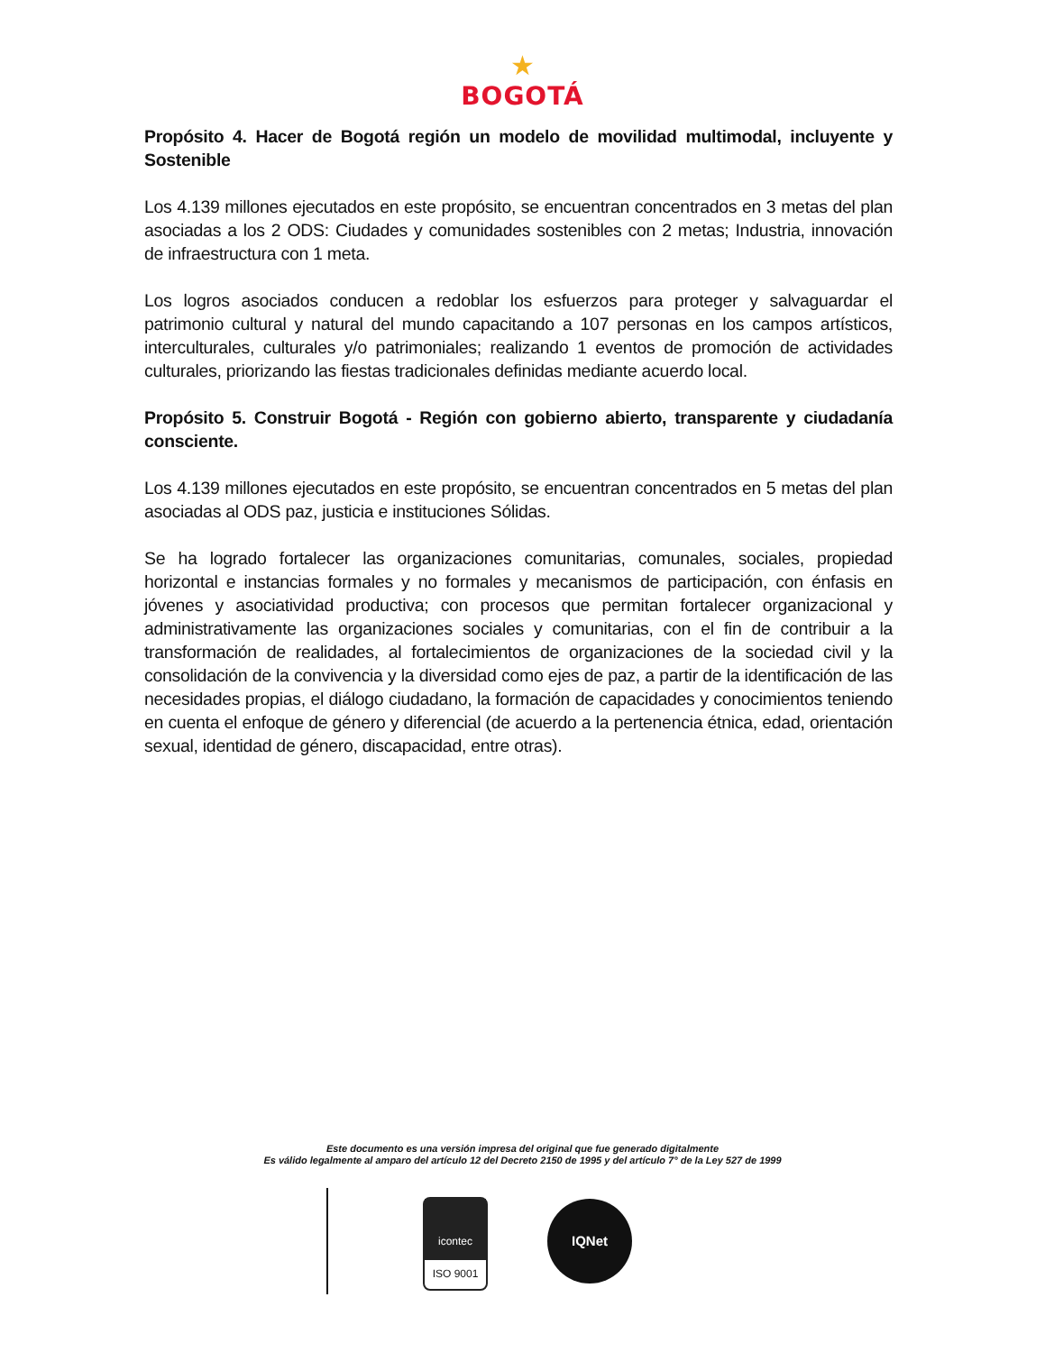★
BOGOTÁ
Propósito 4. Hacer de Bogotá región un modelo de movilidad multimodal, incluyente y Sostenible
Los 4.139 millones ejecutados en este propósito, se encuentran concentrados en 3 metas del plan asociadas a los 2 ODS: Ciudades y comunidades sostenibles con 2 metas; Industria, innovación de infraestructura con 1 meta.
Los logros asociados conducen a redoblar los esfuerzos para proteger y salvaguardar el patrimonio cultural y natural del mundo capacitando a 107 personas en los campos artísticos, interculturales, culturales y/o patrimoniales; realizando 1 eventos de promoción de actividades culturales, priorizando las fiestas tradicionales definidas mediante acuerdo local.
Propósito 5. Construir Bogotá - Región con gobierno abierto, transparente y ciudadanía consciente.
Los 4.139 millones ejecutados en este propósito, se encuentran concentrados en 5 metas del plan asociadas al ODS paz, justicia e instituciones Sólidas.
Se ha logrado fortalecer las organizaciones comunitarias, comunales, sociales, propiedad horizontal e instancias formales y no formales y mecanismos de participación, con énfasis en jóvenes y asociatividad productiva; con procesos que permitan fortalecer organizacional y administrativamente las organizaciones sociales y comunitarias, con el fin de contribuir a la transformación de realidades, al fortalecimientos de organizaciones de la sociedad civil y la consolidación de la convivencia y la diversidad como ejes de paz, a partir de la identificación de las necesidades propias, el diálogo ciudadano, la formación de capacidades y conocimientos teniendo en cuenta el enfoque de género y diferencial (de acuerdo a la pertenencia étnica, edad, orientación sexual, identidad de género, discapacidad, entre otras).
Este documento es una versión impresa del original que fue generado digitalmente
Es válido legalmente al amparo del artículo 12 del Decreto 2150 de 1995 y del artículo 7° de la Ley 527 de 1999
icontec
ISO 9001
IQNet